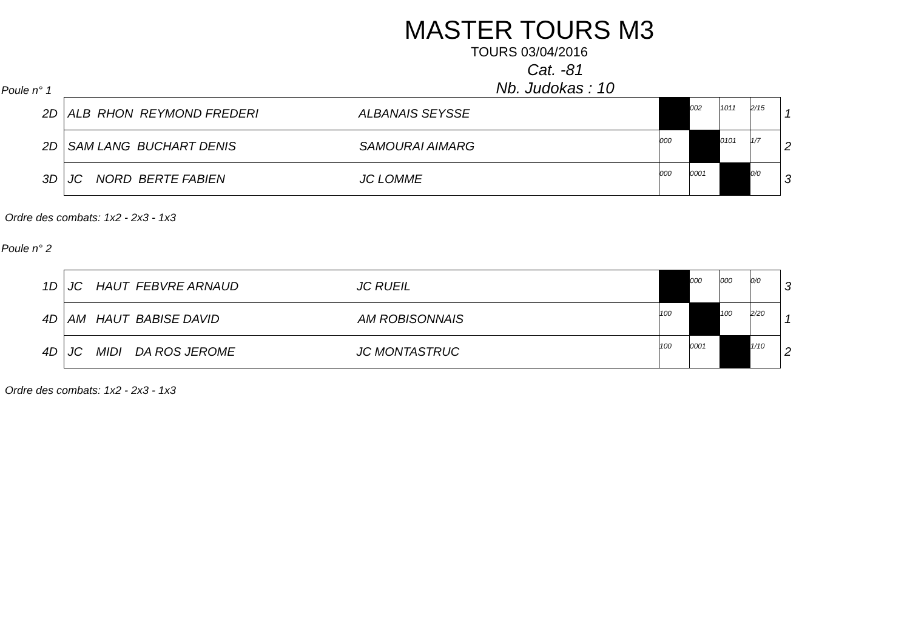MASTER TOURS M3
TOURS 03/04/2016
Poule n° 1
Cat. -81
Nb. Judokas : 10
| 2D | ALB RHON REYMOND FREDERI ALBANAIS SEYSSE | | 002 | 1011 | 2/15 | 1 |
| 2D | SAM LANG BUCHART DENIS SAMOURAI AIMARG | 000 | | 0101 | 1/7 | 2 |
| 3D | JC NORD BERTE FABIEN JC LOMME | 000 | 0001 | | 0/0 | 3 |
Ordre des combats: 1x2 - 2x3 - 1x3
Poule n° 2
| 1D | JC HAUT FEBVRE ARNAUD JC RUEIL | | 000 | 000 | 0/0 | 3 |
| 4D | AM HAUT BABISE DAVID AM ROBISONNAIS | 100 | | 100 | 2/20 | 1 |
| 4D | JC MIDI DA ROS JEROME JC MONTASTRUC | 100 | 0001 | | 1/10 | 2 |
Ordre des combats: 1x2 - 2x3 - 1x3